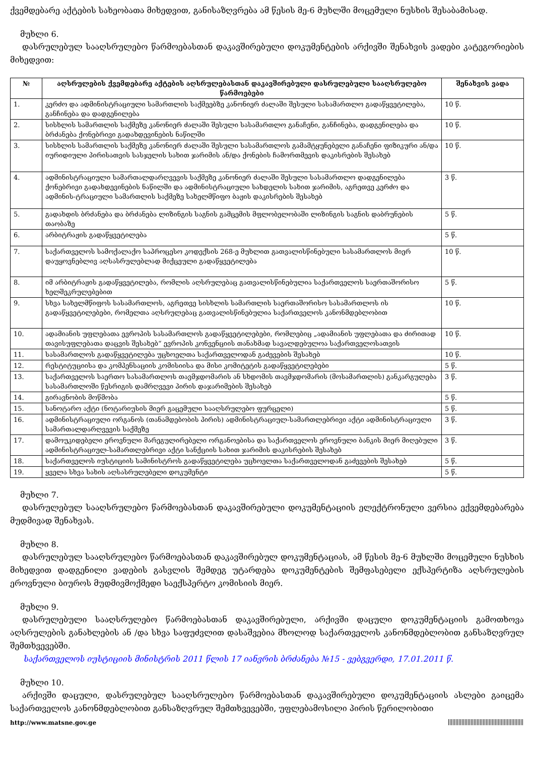ქვემდებარე აქტების სახეობათა მიხედვით, განისაზღვრება ამ წესის მე-6 მუხლში მოცემული ნუსხის შესაბამისად.
მუხლი 6.
დასრულებულ სააღსრულებო წარმოებასთან დაკავშირებული დოკუმენტების არქივში შენახვის ვადები კატეგორიების მიხედვით:
| № | აღსრულების ქვემდებარე აქტების აღსრულებასთან დაკავშირებული დასრულებული სააღსრულებო წარმოებები | შენახვის ვადა |
| --- | --- | --- |
| 1. | კერძო და ადმინისტრაციული სამართლის საქმეებზე კანონიერ ძალაში შესული სასამართლო გადაწყვეტილება, განჩინება და დადგენილება | 10 წ. |
| 2. | სისხლის სამართლის საქმეზე კანონიერ ძალაში შესული სასამართლო განაჩენი, განჩინება, დადგენილება და ბრძანება ქონებრივი გადახდევინების ნაწილში | 10 წ. |
| 3. | სისხლის სამართლის საქმეზე კანონიერ ძალაში შესული სასამართლოს გამამტყუნებელი განაჩენი ფიზიკური ან/და იურიდიული პირისათვის სასჯელის სახით ჯარიმის ან/და ქონების ჩამორთმევის დაკისრების შესახებ | 10 წ. |
| 4. | ადმინისტრაციული სამართალდარღვევის საქმეზე კანონიერ ძალაში შესული სასამართლო დადგენილება ქონებრივი გადახდევინების ნაწილში და ადმინისტრაციული სახდელის სახით ჯარიმის, აგრეთვე კერძო და ადმინის-ტრაციული სამართლის საქმეზე სახელმწიფო ბაჟის დაკისრების შესახებ | 3 წ. |
| 5. | გადახდის ბრძანება და ბრძანება ლიზინგის საგნის გამცემის მფლობელობაში ლიზინგის საგნის დაბრუნების თაობაზე | 5 წ. |
| 6. | არბიტრაჟის გადაწყვეტილება | 5 წ. |
| 7. | საქართველოს სამოქალაქო საპროცესო კოდექსის 268-ე მუხლით გათვალისწინებული სასამართლოს მიერ დაუყოვნებლივ აღსასრულებლად მიქცეული გადაწყვეტილება | 10 წ. |
| 8. | იმ არბიტრაჟის გადაწყვეტილება, რომლის აღსრულებაც გათვალისწინებულია საქართველოს საერთაშორისო ხელშეკრულებებით | 5 წ. |
| 9. | სხვა სახელმწიფოს სასამართლოს, აგრეთვე სისხლის სამართლის საერთაშორისო სასამართლოს ის გადაწყვეტილებები, რომელთა აღსრულებაც გათვალისწინებულია საქართველოს კანონმდებლობით | 10 წ. |
| 10. | ადამიანის უფლებათა ევროპის სასამართლოს გადაწყვეტილებები, რომლებიც „ადამიანის უფლებათა და ძირითად თავისუფლებათა დაცვის შესახებ“ ევროპის კონვენციის თანახმად სავალდებულოა საქართველოსათვის | 10 წ. |
| 11. | სასამართლოს გადაწყვეტილება უცხოელთა საქართველოდან გაძევების შესახებ | 10 წ. |
| 12. | რესტიტუციისა და კომპენსაციის კომისიისა და მისი კომიტეტის გადაწყვეტილებები | 5 წ. |
| 13. | საქართველოს საერთო სასამართლოს თავმჯდომარის ან სხდომის თავმჯდომარის (მოსამართლის) განკარგულება სასამართლოში წესრიგის დამრღვევი პირის დაჯარიმების შესახებ | 3 წ. |
| 14. | გირავნობის მოწმობა | 5 წ. |
| 15. | სანოტარო აქტი (ნოტარიუსის მიერ გაცემული სააღსრულებო ფურცელი) | 5 წ. |
| 16. | ადმინისტრაციული ორგანოს (თანამდებობის პირის) ადმინისტრაციულ-სამართლებრივი აქტი ადმინისტრაციული სამართალდარღვევის საქმეზე | 3 წ. |
| 17. | დამოუკიდებელი ეროვნული მარეგულირებელი ორგანოებისა და საქართველოს ეროვნული ბანკის მიერ მიღებული ადმინისტრაციულ-სამართლებრივი აქტი სანქციის სახით ჯარიმის დაკისრების შესახებ | 3 წ. |
| 18. | საქართველოს იუსტიციის სამინისტროს გადაწყვეტილება უცხოელთა საქართველოდან გაძევების შესახებ | 5 წ. |
| 19. | ყველა სხვა სახის აღსასრულებელი დოკუმენტი | 5 წ. |
მუხლი 7.
დასრულებულ სააღსრულებო წარმოებასთან დაკავშირებული დოკუმენტაციის ელექტრონული ვერსია ექვემდებარება მუდმივად შენახვას.
მუხლი 8.
დასრულებულ სააღსრულებო წარმოებასთან დაკავშირებულ დოკუმენტაციას, ამ წესის მე-6 მუხლში მოცემული ნუსხის მიხედვით დადგენილი ვადების გასვლის შემდეგ უტარდება დოკუმენტების შემფასებელი ექსპერტიზა აღსრულების ეროვნული ბიუროს მუდმივმოქმედი საექსპერტო კომისიის მიერ.
მუხლი 9.
დასრულებული სააღსრულებო წარმოებასთან დაკავშირებული, არქივში დაცული დოკუმენტაციის გამოთხოვა აღსრულების განახლების ან /და სხვა საფუძვლით დასაშვებია მხოლოდ საქართველოს კანონმდებლობით განსაზღვრულ შემთხვევებში.
საქართველოს იუსტიციის მინისტრის 2011 წლის 17 იანვრის ბრძანება №15 - ვებგვერდი, 17.01.2011 წ.
მუხლი 10.
არქივში დაცული, დასრულებულ სააღსრულებო წარმოებასთან დაკავშირებული დოკუმენტაციის ასლები გაიცემა საქართველოს კანონმდებლობით განსაზღვრულ შემთხვევებში, უფლებამოსილი პირის წერილობითი
http://www.matsne.gov.ge